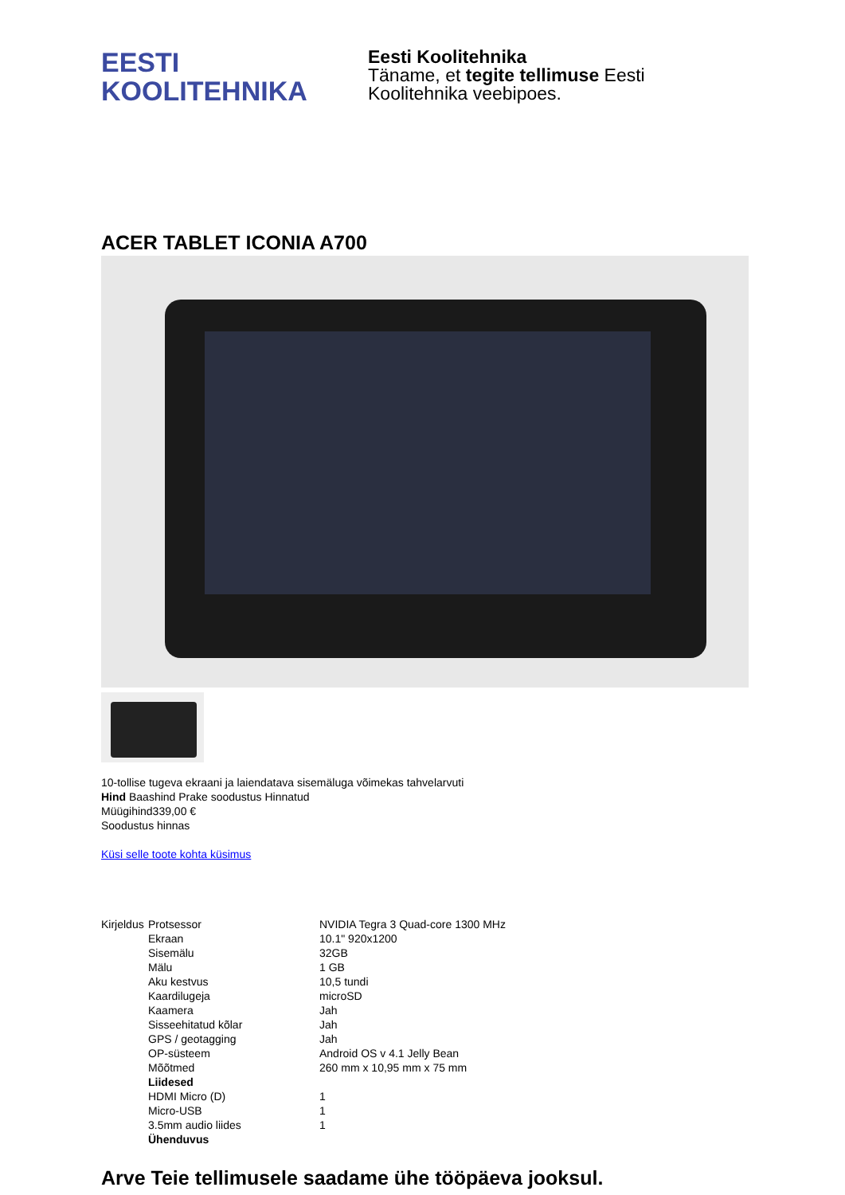EESTI
KOOLITEHNIKA
Eesti Koolitehnika
Täname, et tegite tellimuse Eesti
Koolitehnika veebipoes.
ACER TABLET ICONIA A700
10-tollise tugeva ekraani ja laiendatava sisemäluga võimekas tahvelarvuti
Hind Baashind Prake soodustus Hinnatud
Müügihind339,00 €
Soodustus hinnas
Küsi selle toote kohta küsimus
| Kirjeldus | Protsessor | NVIDIA Tegra 3 Quad-core 1300 MHz |
| | Ekraan | 10.1" 920x1200 |
| | Sisemälu | 32GB |
| | Mälu | 1 GB |
| | Aku kestvus | 10,5 tundi |
| | Kaardilugeja | microSD |
| | Kaamera | Jah |
| | Sisseehitatud kõlar | Jah |
| | GPS / geotagging | Jah |
| | OP-süsteem | Android OS v 4.1 Jelly Bean |
| | Mõõtmed | 260 mm x 10,95 mm x 75 mm |
| | Liidesed | |
| | HDMI Micro (D) | 1 |
| | Micro-USB | 1 |
| | 3.5mm audio liides | 1 |
| | Ühenduvus | |
Arve Teie tellimusele saadame ühe tööpäeva jooksul.